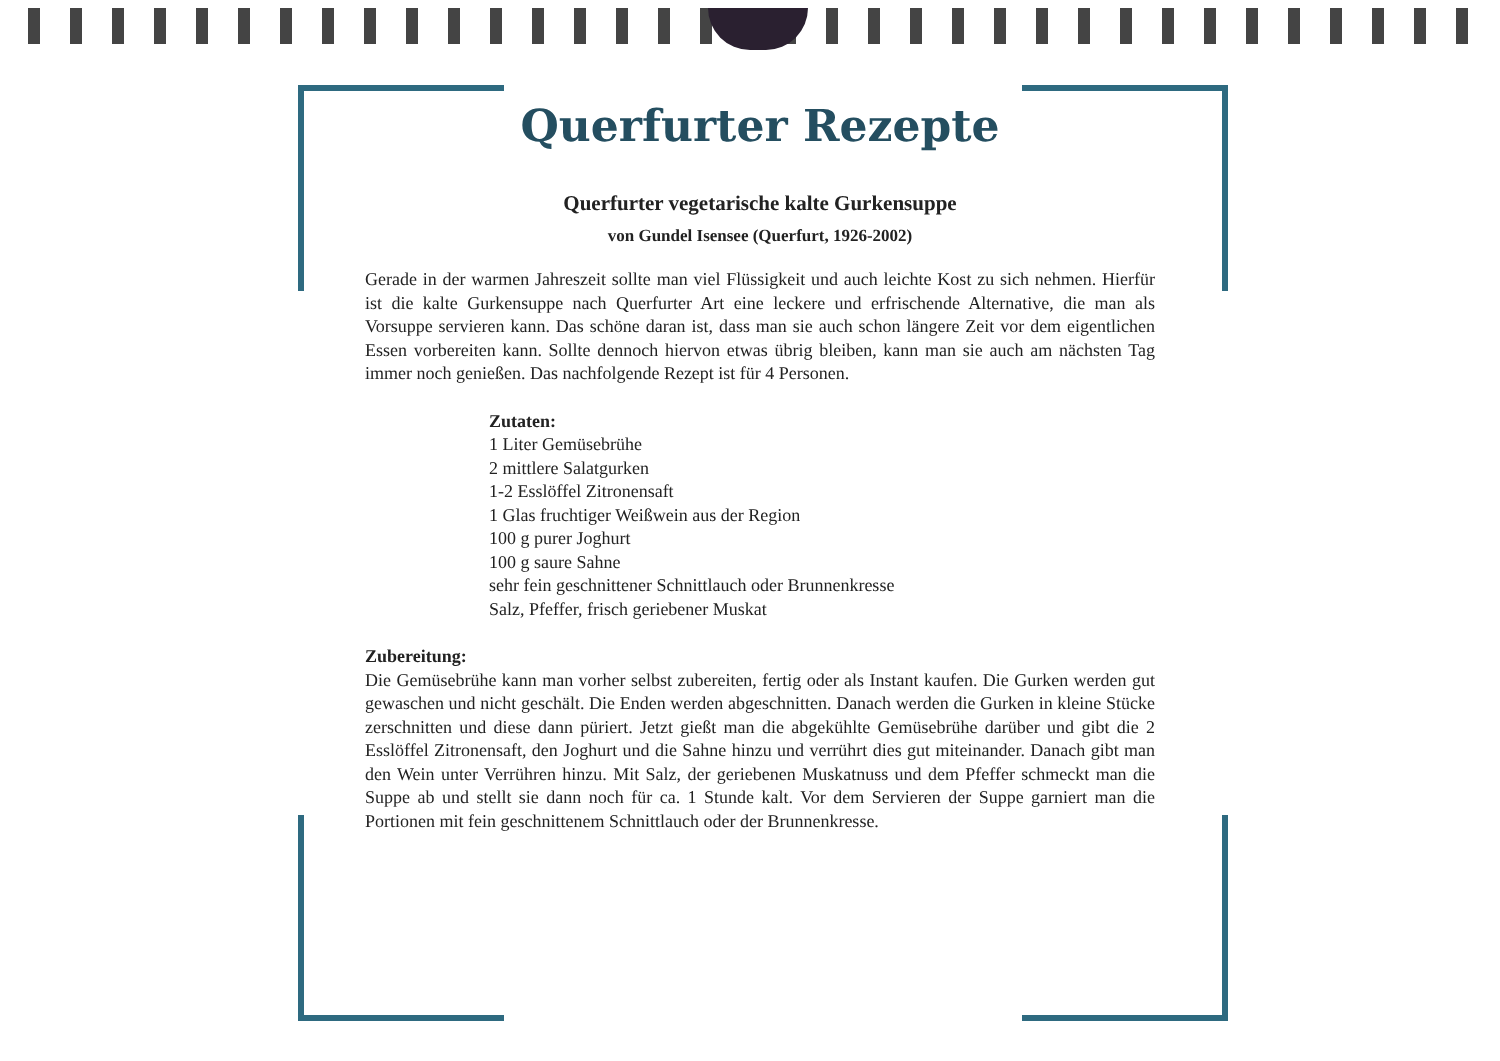Querfurter Rezepte
Querfurter vegetarische kalte Gurkensuppe
von Gundel Isensee (Querfurt, 1926-2002)
Gerade in der warmen Jahreszeit sollte man viel Flüssigkeit und auch leichte Kost zu sich nehmen. Hierfür ist die kalte Gurkensuppe nach Querfurter Art eine leckere und erfrischende Alternative, die man als Vorsuppe servieren kann. Das schöne daran ist, dass man sie auch schon längere Zeit vor dem eigentlichen Essen vorbereiten kann. Sollte dennoch hiervon etwas übrig bleiben, kann man sie auch am nächsten Tag immer noch genießen. Das nachfolgende Rezept ist für 4 Personen.
Zutaten:
1 Liter Gemüsebrühe
2 mittlere Salatgurken
1-2 Esslöffel Zitronensaft
1 Glas fruchtiger Weißwein aus der Region
100 g purer Joghurt
100 g saure Sahne
sehr fein geschnittener Schnittlauch oder Brunnenkresse
Salz, Pfeffer, frisch geriebener Muskat
Zubereitung:
Die Gemüsebrühe kann man vorher selbst zubereiten, fertig oder als Instant kaufen. Die Gurken werden gut gewaschen und nicht geschält. Die Enden werden abgeschnitten. Danach werden die Gurken in kleine Stücke zerschnitten und diese dann püriert. Jetzt gießt man die abgekühlte Gemüsebrühe darüber und gibt die 2 Esslöffel Zitronensaft, den Joghurt und die Sahne hinzu und verrührt dies gut miteinander. Danach gibt man den Wein unter Verrühren hinzu. Mit Salz, der geriebenen Muskatnuss und dem Pfeffer schmeckt man die Suppe ab und stellt sie dann noch für ca. 1 Stunde kalt. Vor dem Servieren der Suppe garniert man die Portionen mit fein geschnittenem Schnittlauch oder der Brunnenkresse.